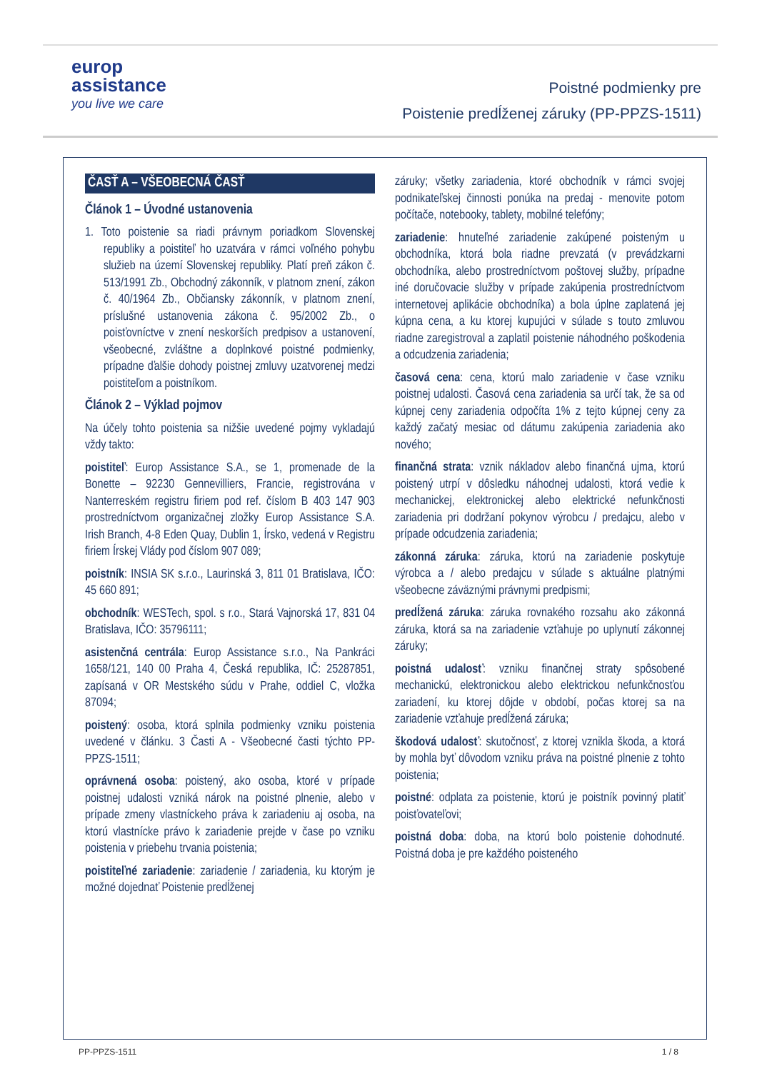europ
assistance
you live we care
Poistné podmienky pre
Poistenie predĺženej záruky (PP-PPZS-1511)
ČASŤ A – VŠEOBECNÁ ČASŤ
Článok 1 – Úvodné ustanovenia
1. Toto poistenie sa riadi právnym poriadkom Slovenskej republiky a poistiteľ ho uzatvára v rámci voľného pohybu služieb na území Slovenskej republiky. Platí preň zákon č. 513/1991 Zb., Obchodný zákonník, v platnom znení, zákon č. 40/1964 Zb., Občiansky zákonník, v platnom znení, príslušné ustanovenia zákona č. 95/2002 Zb., o poisťovníctve v znení neskorších predpisov a ustanovení, všeobecné, zvláštne a doplnkové poistné podmienky, prípadne ďalšie dohody poistnej zmluvy uzatvorenej medzi poistiteľom a poistníkom.
Článok 2 – Výklad pojmov
Na účely tohto poistenia sa nižšie uvedené pojmy vykladajú vždy takto:
poistiteľ: Europ Assistance S.A., se 1, promenade de la Bonette – 92230 Gennevilliers, Francie, registrována v Nanterreském registru firiem pod ref. číslom B 403 147 903 prostredníctvom organizačnej zložky Europ Assistance S.A. Irish Branch, 4-8 Eden Quay, Dublin 1, Írsko, vedená v Registru firiem Írskej Vlády pod číslom 907 089;
poistník: INSIA SK s.r.o., Laurinská 3, 811 01 Bratislava, IČO: 45 660 891;
obchodník: WESTech, spol. s r.o., Stará Vajnorská 17, 831 04 Bratislava, IČO: 35796111;
asistenčná centrála: Europ Assistance s.r.o., Na Pankráci 1658/121, 140 00 Praha 4, Česká republika, IČ: 25287851, zapísaná v OR Mestského súdu v Prahe, oddiel C, vložka 87094;
poistený: osoba, ktorá splnila podmienky vzniku poistenia uvedené v článku. 3 Časti A - Všeobecné časti týchto PP-PPZS-1511;
oprávnená osoba: poistený, ako osoba, ktoré v prípade poistnej udalosti vzniká nárok na poistné plnenie, alebo v prípade zmeny vlastníckeho práva k zariadeniu aj osoba, na ktorú vlastnícke právo k zariadenie prejde v čase po vzniku poistenia v priebehu trvania poistenia;
poistiteľné zariadenie: zariadenie / zariadenia, ku ktorým je možné dojednať Poistenie predĺženej
záruky; všetky zariadenia, ktoré obchodník v rámci svojej podnikateľskej činnosti ponúka na predaj - menovite potom počítače, notebooky, tablety, mobilné telefóny;
zariadenie: hnuteľné zariadenie zakúpené poisteným u obchodníka, ktorá bola riadne prevzatá (v prevádzkarni obchodníka, alebo prostredníctvom poštovej služby, prípadne iné doručovacie služby v prípade zakúpenia prostredníctvom internetovej aplikácie obchodníka) a bola úplne zaplatená jej kúpna cena, a ku ktorej kupujúci v súlade s touto zmluvou riadne zaregistroval a zaplatil poistenie náhodného poškodenia a odcudzenia zariadenia;
časová cena: cena, ktorú malo zariadenie v čase vzniku poistnej udalosti. Časová cena zariadenia sa určí tak, že sa od kúpnej ceny zariadenia odpočíta 1% z tejto kúpnej ceny za každý začatý mesiac od dátumu zakúpenia zariadenia ako nového;
finančná strata: vznik nákladov alebo finančná ujma, ktorú poistený utrpí v dôsledku náhodnej udalosti, ktorá vedie k mechanickej, elektronickej alebo elektrické nefunkčnosti zariadenia pri dodržaní pokynov výrobcu / predajcu, alebo v prípade odcudzenia zariadenia;
zákonná záruka: záruka, ktorú na zariadenie poskytuje výrobca a / alebo predajcu v súlade s aktuálne platnými všeobecne záväznými právnymi predpismi;
predĺžená záruka: záruka rovnakého rozsahu ako zákonná záruka, ktorá sa na zariadenie vzťahuje po uplynutí zákonnej záruky;
poistná udalosť: vzniku finančnej straty spôsobené mechanickú, elektronickou alebo elektrickou nefunkčnosťou zariadení, ku ktorej dôjde v období, počas ktorej sa na zariadenie vzťahuje predĺžená záruka;
škodová udalosť: skutočnosť, z ktorej vznikla škoda, a ktorá by mohla byť dôvodom vzniku práva na poistné plnenie z tohto poistenia;
poistné: odplata za poistenie, ktorú je poistník povinný platiť poisťovateľovi;
poistná doba: doba, na ktorú bolo poistenie dohodnuté. Poistná doba je pre každého poisteného
PP-PPZS-1511 1 / 8